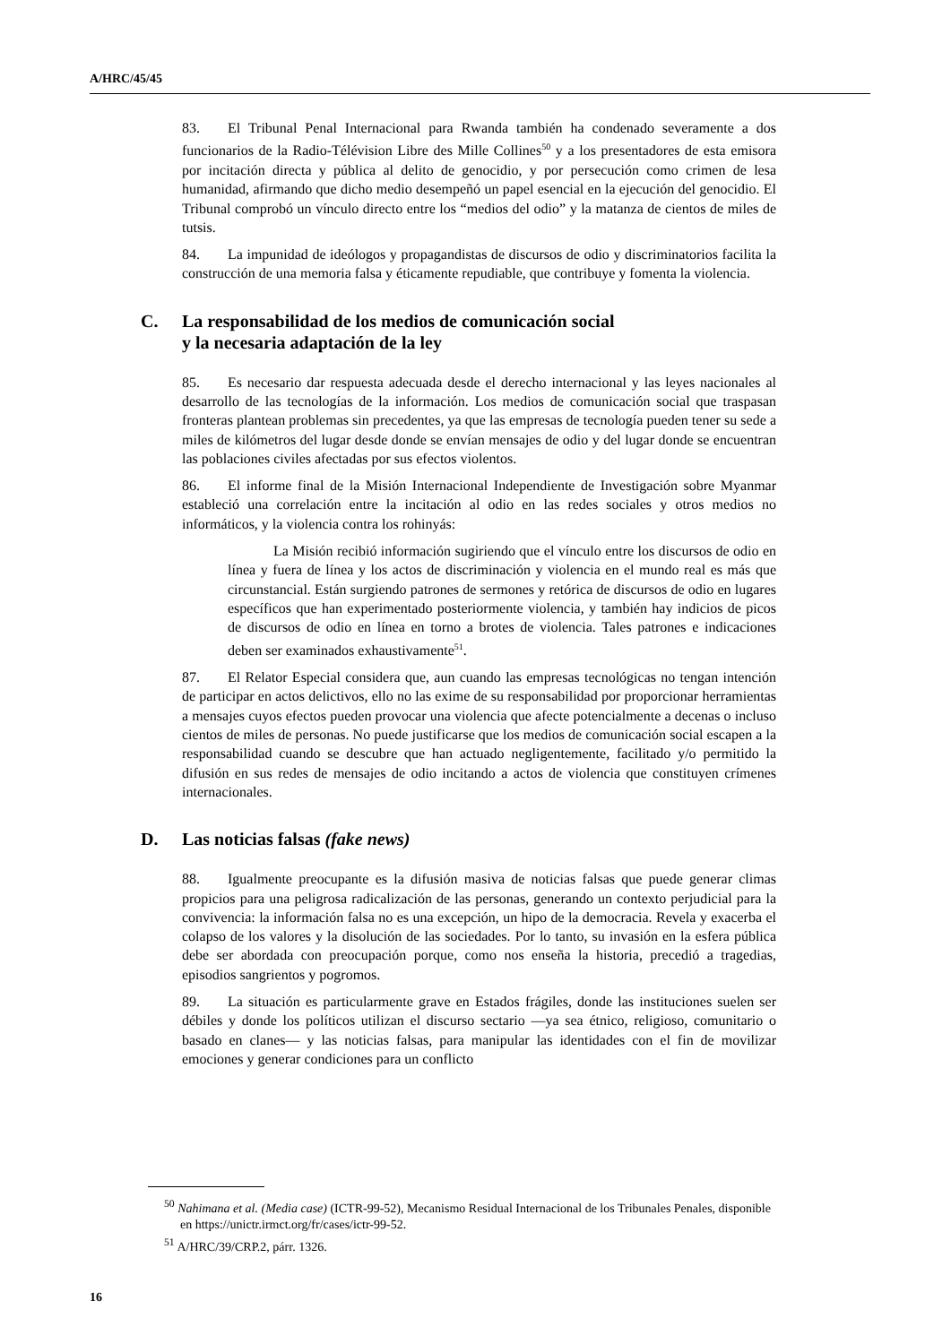A/HRC/45/45
83. El Tribunal Penal Internacional para Rwanda también ha condenado severamente a dos funcionarios de la Radio-Télévision Libre des Mille Collines<sup>50</sup> y a los presentadores de esta emisora por incitación directa y pública al delito de genocidio, y por persecución como crimen de lesa humanidad, afirmando que dicho medio desempeñó un papel esencial en la ejecución del genocidio. El Tribunal comprobó un vínculo directo entre los “medios del odio” y la matanza de cientos de miles de tutsis.
84. La impunidad de ideólogos y propagandistas de discursos de odio y discriminatorios facilita la construcción de una memoria falsa y éticamente repudiable, que contribuye y fomenta la violencia.
C. La responsabilidad de los medios de comunicación social
y la necesaria adaptación de la ley
85. Es necesario dar respuesta adecuada desde el derecho internacional y las leyes nacionales al desarrollo de las tecnologías de la información. Los medios de comunicación social que traspasan fronteras plantean problemas sin precedentes, ya que las empresas de tecnología pueden tener su sede a miles de kilómetros del lugar desde donde se envían mensajes de odio y del lugar donde se encuentran las poblaciones civiles afectadas por sus efectos violentos.
86. El informe final de la Misión Internacional Independiente de Investigación sobre Myanmar estableció una correlación entre la incitación al odio en las redes sociales y otros medios no informáticos, y la violencia contra los rohinyás:
La Misión recibió información sugiriendo que el vínculo entre los discursos de odio en línea y fuera de línea y los actos de discriminación y violencia en el mundo real es más que circunstancial. Están surgiendo patrones de sermones y retórica de discursos de odio en lugares específicos que han experimentado posteriormente violencia, y también hay indicios de picos de discursos de odio en línea en torno a brotes de violencia. Tales patrones e indicaciones deben ser examinados exhaustivamente<sup>51</sup>.
87. El Relator Especial considera que, aun cuando las empresas tecnológicas no tengan intención de participar en actos delictivos, ello no las exime de su responsabilidad por proporcionar herramientas a mensajes cuyos efectos pueden provocar una violencia que afecte potencialmente a decenas o incluso cientos de miles de personas. No puede justificarse que los medios de comunicación social escapen a la responsabilidad cuando se descubre que han actuado negligentemente, facilitado y/o permitido la difusión en sus redes de mensajes de odio incitando a actos de violencia que constituyen crímenes internacionales.
D. Las noticias falsas (fake news)
88. Igualmente preocupante es la difusión masiva de noticias falsas que puede generar climas propicios para una peligrosa radicalización de las personas, generando un contexto perjudicial para la convivencia: la información falsa no es una excepción, un hipo de la democracia. Revela y exacerba el colapso de los valores y la disolución de las sociedades. Por lo tanto, su invasión en la esfera pública debe ser abordada con preocupación porque, como nos enseña la historia, precedió a tragedias, episodios sangrientos y pogromos.
89. La situación es particularmente grave en Estados frágiles, donde las instituciones suelen ser débiles y donde los políticos utilizan el discurso sectario —ya sea étnico, religioso, comunitario o basado en clanes— y las noticias falsas, para manipular las identidades con el fin de movilizar emociones y generar condiciones para un conflicto
<sup>50</sup> Nahimana et al. (Media case) (ICTR-99-52), Mecanismo Residual Internacional de los Tribunales Penales, disponible en https://unictr.irmct.org/fr/cases/ictr-99-52.
<sup>51</sup> A/HRC/39/CRP.2, párr. 1326.
16